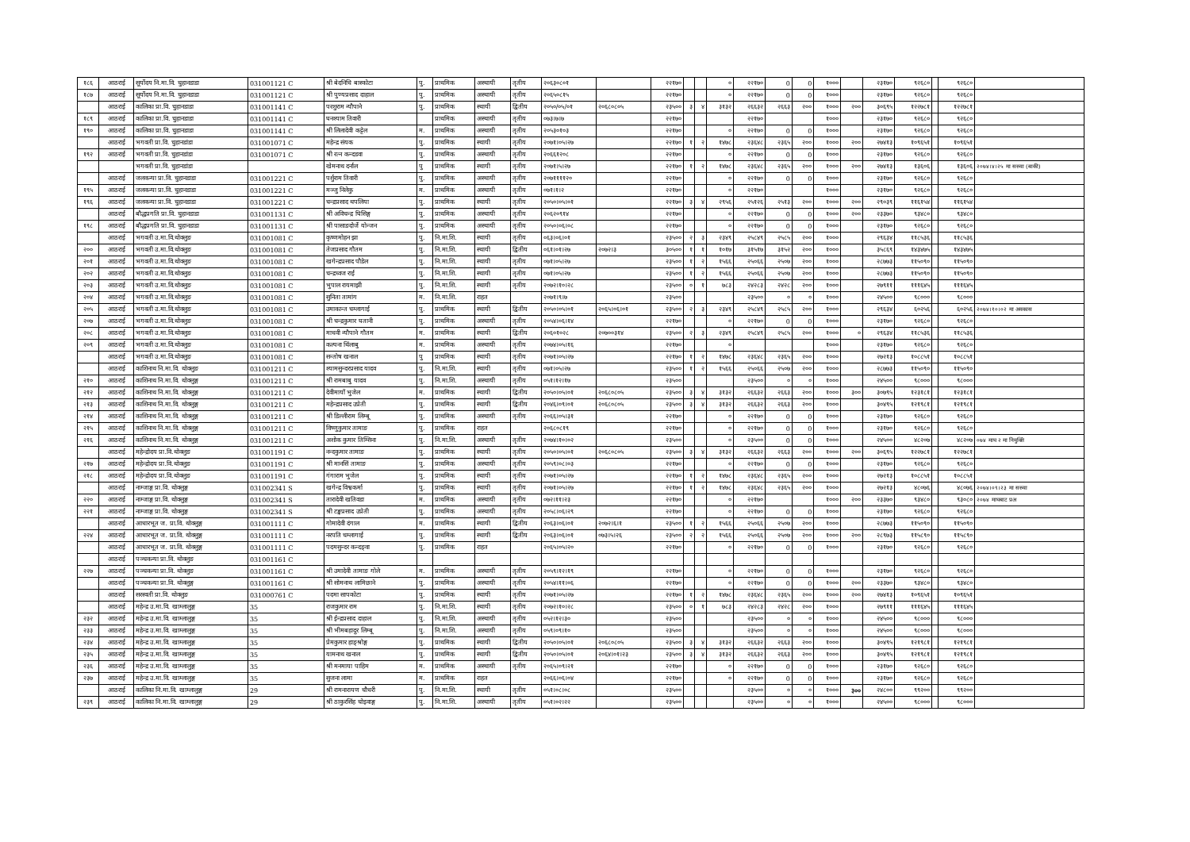| १८६ | आठराई | सूर्योदय नि.मा.वि. चुहानडाडा | 031001121 C | श्री बेदनिधि बास्कोटा | पु. | प्राथमिक | अस्थायी | तृतीय | २०६३०८०१ | | २२१७० | | | ० | २२१७० | 0 | 0 | १००० | | २३१७० | ९२६८० | | ९२६८० | |
| १८७ | आठराई | सूर्योदय नि.मा.वि. चुहानडाडा | 031001121 C | श्री पुण्यप्रसाद दाहाल | पु. | प्राथमिक | अस्थायी | तृतीय | २०६५०८१५ | | २२१७० | | | ० | २२१७० | 0 | 0 | १००० | | २३१७० | ९२६८० | | ९२६८० | |
| | आठराई | कालिका प्रा.वि. चुहानडाडा | 031001141 C | परशुराम न्यौपाने | पु. | प्राथमिक | स्थायी | द्वितीय | २०५०/०५/०१ | २०६८०८०५ | २३५०० | ३ | ४ | ३१३२ | २६६३२ | २६६३ | २०० | १००० | २०० | ३०६९५ | १२२७८१ | | १२२७८१ | |
| १८९ | आठराई | कालिका प्रा.वि. चुहानडाडा | 031001141 C | घनश्याम तिवारी | | प्राथमिक | अस्थायी | तृतीय | ०७३।७।७ | | २२१७० | | | | २२१७० | | | १००० | | २३१७० | ९२६८० | | ९२६८० | |
| १९० | आठराई | कालिका प्रा.वि. चुहानडाडा | 031001141 C | श्री लिलादेवी कट्टेल | म. | प्राथमिक | अस्थायी | तृतीय | २०५३०१०३ | | २२१७० | | | ० | २२१७० | 0 | 0 | १००० | | २३१७० | ९२६८० | | ९२६८० | |
| | आठराई | भगवती प्रा.वि. चुहानडांडा | 031001071 C | महेन्द्र संयक | पु. | प्राथमिक | स्थायी | तृतीय | २०७१।०५।२७ | | २२१७० | १ | २ | १४७८ | २३६४८ | २३६५ | २०० | १००० | २०० | २७४१३ | १०९६५१ | | १०९६५१ | |
| १९२ | आठराई | भगवती प्रा.वि. चुहानडांडा | 031001071 C | श्री रत्न कन्दडवा | पु. | प्राथमिक | अस्थायी | तृतीय | २०६६१२०८ | | २२१७० | | | ० | २२१७० | 0 | 0 | १००० | | २३१७० | ९२६८० | | ९२६८० | |
| | | भगवती प्रा.वि. चुहानडांडा | | खेमनाथ दर्नाल | पु | प्राथमिक | स्थायी | तृतीय | २०७१।५।२७ | | २२१७० | १ | २ | १४७८ | २३६४८ | २३६५ | २०० | १००० | २०० | २७४१३ | १३६०६ | | १३६०६ | २०७४।४।२५ मा सरुवा (बाकी) |
| | आठराई | जलकन्या प्रा.वि. चुहानडाडा | 031001221 C | पर्शुराम तिवारी | पु. | प्राथमिक | अस्थायी | तृतीय | २०७११११२० | | २२१७० | | | ० | २२१७० | 0 | 0 | १००० | | २३१७० | ९२६८० | | ९२६८० | |
| १९५ | आठराई | जलकन्या प्रा.वि. चुहानडाडा | 031001221 C | मञ्जु निलेकु | म. | प्राथमिक | अस्थायी | तृतीय | ०७१।१।२ | | २२१७० | | | ० | २२१७० | | | १००० | | २३१७० | ९२६८० | | ९२६८० | |
| १९६ | आठराई | जलकन्या प्रा.वि. चुहानडाडा | 031001221 C | चन्द्रप्रसाद थपलिया | पु. | प्राथमिक | स्थायी | तृतीय | २०५०।०५।०१ | | २२१७० | ३ | ४ | २९५६ | २५१२६ | २५१३ | २०० | १००० | २०० | २९०३९ | ११६१५४ | | ११६१५४ | |
| | आठराई | बौद्धप्रगति प्रा.वि. चुहानडाडा | 031001131 C | श्री अविचन्द्र घिसिङ्ग | पु. | प्राथमिक | अस्थायी | तृतीय | २०६२०९१४ | | २२१७० | | | ० | २२१७० | 0 | 0 | १००० | २०० | २३३७० | ९३४८० | | ९३४८० | |
| १९८ | आठराई | बौद्धप्रगति प्रा.वि. चुहानडाडा | 031001131 C | श्री पासाङदोर्जे योन्जन | पु. | प्राथमिक | अस्थायी | तृतीय | २०५०।०६।०८ | | २२१७० | | | ० | २२१७० | 0 | 0 | १००० | | २३१७० | ९२६८० | | ९२६८० | |
| | आठराई | भगवती उ.मा.वि.थोक्लुङ | 031001081 C | कृष्णमोहन झा | पु. | नि.मा.शि. | स्थायी | तृतीय | ०६३।०६।०१ | | २३५०० | २ | ३ | २३४९ | २५८४९ | २५८५ | २०० | १००० | | २९६३४ | ११८५३६ | | ११८५३६ | |
| २०० | आठराई | भगवती उ.मा.वि.थोक्लुङ | 031001081 C | तेजप्रसाद गौतम | पु. | नि.मा.शि. | स्थायी | द्वितीय | ०६१।०१।२७ | २०७२।३ | ३०५०० | १ | १ | १०१७ | ३१५१७ | ३१५२ | २०० | १००० | | ३५८६९ | १४३४७५ | | १४३४७५ | |
| २०१ | आठराई | भगवती उ.मा.वि.थोक्लुङ | 031001081 C | खगेन्द्रप्रसाद पौडेल | पु. | नि.मा.शि. | स्थायी | तृतीय | ०७१।०५।२७ | | २३५०० | १ | २ | १५६६ | २५०६६ | २५०७ | २०० | १००० | | २८७७३ | ११५०९० | | ११५०९० | |
| २०२ | आठराई | भगवती उ.मा.वि.थोक्लुङ | 031001081 C | चन्द्रध्वज राई | पु. | नि.मा.शि. | स्थायी | तृतीय | ०७१।०५।२७ | | २३५०० | १ | २ | १५६६ | २५०६६ | २५०७ | २०० | १००० | | २८७७३ | ११५०९० | | ११५०९० | |
| २०३ | आठराई | भगवती उ.मा.वि.थोक्लुङ | 031001081 C | भुपाल रायमाझी | पु. | नि.मा.शि. | स्थायी | तृतीय | २०७२।१०।२८ | | २३५०० | ० | १ | ७८३ | २४२८३ | २४२८ | २०० | १००० | | २७९११ | १११६४५ | | १११६४५ | |
| २०४ | आठराई | भगवती उ.मा.वि.थोक्लुङ | 031001081 C | सुनिता तामांग | म. | नि.मा.शि. | राहत | | २०७१।९।७ | | २३५०० | | | | २३५०० | ० | ० | १००० | | २४५०० | ९८००० | | ९८००० | |
| २०५ | आठराई | भगवती उ.मा.वि.थोक्लुङ | 031001081 C | उमाकान्त चम्लागाई | पु. | प्राथमिक | स्थायी | द्वितीय | २०५०।०५।०१ | २०६५।०६।०१ | २३५०० | २ | ३ | २३४९ | २५८४९ | २५८५ | २०० | १००० | | २९६३४ | ६०२५६ | | ६०२५६ | २०७४।१०।०२ मा अवकास |
| २०७ | आठराई | भगवती उ.मा.वि.थोक्लुङ | 031001081 C | श्री चन्द्रकुमार घतानी | पु. | प्राथमिक | अस्थायी | तृतीय | २०५४।०६।१४ | | २२१७० | | | ० | २२१७० | 0 | 0 | १००० | | २३१७० | ९२६८० | | ९२६८० | |
| २०८ | आठराई | भगवती उ.मा.वि.थोक्लुङ | 031001081 C | माधवी न्यौपाने गौतम | म. | प्राथमिक | स्थायी | द्वितीय | २०६०१०२८ | २०७००३१४ | २३५०० | २ | ३ | २३४९ | २५८४९ | २५८५ | २०० | १००० | ० | २९६३४ | ११८५३६ | | ११८५३६ | |
| २०९ | आठराई | भगवती उ.मा.वि.थोक्लुङ | 031001081 C | कल्पना थिंलाबु | म. | प्राथमिक | अस्थायी | तृतीय | २०७४।०५।१६ | | २२१७० | | | ० | | | | १००० | | २३१७० | ९२६८० | | ९२६८० | |
| | आठराई | भगवती उ.मा.वि.थोक्लुङ | 031001081 C | सन्तोष खनाल | पु | प्राथमिक | स्थायी | तृतीय | २०७१।०५।२७ | | २२१७० | १ | २ | १४७८ | २३६४८ | २३६५ | २०० | १००० | | २७२१३ | १०८८५१ | | १०८८५१ | |
| | आठराई | काशिनाथ नि.मा.वि. थोक्लुङ | 031001211 C | श्यामसुन्दरप्रसाद यादव | पु. | नि.मा.शि. | स्थायी | तृतीय | ०७१।०५।२७ | | २३५०० | १ | २ | १५६६ | २५०६६ | २५०७ | २०० | १००० | | २८७७३ | ११५०९० | | ११५०९० | |
| २१० | आठराई | काशिनाथ नि.मा.वि. थोक्लुङ्ग | 031001211 C | श्री रामबाबु यादव | पु. | नि.मा.शि. | अस्थायी | तृतीय | ०५१।१२।१७ | | २३५०० | | | | २३५०० | ० | ० | १००० | | २४५०० | ९८००० | | ९८००० | |
| २१२ | आठराई | काशिनाथ नि.मा.वि. थोक्लुङ्ग | 031001211 C | देवीमायाँ भुजेल | म. | प्राथमिक | स्थायी | द्वितीय | २०५०।०५।०१ | २०६८०८०५ | २३५०० | ३ | ४ | ३१३२ | २६६३२ | २६६३ | २०० | १००० | ३०० | ३०७९५ | १२३१८१ | | १२३१८१ | |
| २१३ | आठराई | काशिनाथ नि.मा.वि. थोक्लुङ्ग | 031001211 C | महेन्द्रप्रसाद उप्रेती | पु. | प्राथमिक | स्थायी | द्वितीय | २०४६।०९।०१ | २०६८०८०५ | २३५०० | ३ | ४ | ३१३२ | २६६३२ | २६६३ | २०० | १००० | | ३०४९५ | १२१९८१ | | १२१९८१ | |
| २१४ | आठराई | काशिनाथ नि.मा.वि. थोक्लुङ्ग | 031001211 C | श्री डिल्लीराम लिम्बू | पु. | प्राथमिक | अस्थायी | तृतीय | २०६६।०५।३१ | | २२१७० | | | ० | २२१७० | 0 | 0 | १००० | | २३१७० | ९२६८० | | ९२६८० | |
| २१५ | आठराई | काशिनाथ नि.मा.वि. थोक्लुङ्ग | 031001211 C | विष्णुकुमार तामाङ | पु. | प्राथमिक | राहत | | २०६८०८१९ | | २२१७० | | | ० | २२१७० | 0 | 0 | १००० | | २३१७० | ९२६८० | | ९२६८० | |
| २१६ | आठराई | काशिनाथ नि.मा.वि. थोक्लुङ्ग | 031001211 C | अशोक कुमार तिम्सिना | पु. | नि.मा.शि. | अस्थायी | तृतीय | २०७४।१०।०२ | | २३५०० | | | ० | २३५०० | 0 | 0 | १००० | | २४५०० | ४८२०७ | | ४८२०७ | ०७४ माघ २ मा नियुक्ति |
| | आठराई | महेन्द्रोदय प्रा.वि.थोक्लुङ | 031001191 C | नन्दकुमार तामाङ | पु. | प्राथमिक | स्थायी | तृतीय | २०५०।०५।०१ | २०६८०८०५ | २३५०० | ३ | ४ | ३१३२ | २६६३२ | २६६३ | २०० | १००० | २०० | ३०६९५ | १२२७८१ | | १२२७८१ | |
| २१७ | आठराई | महेन्द्रोदय प्रा.वि.थोक्लुङ | 031001191 C | श्री मानसिं तामाङ | पु. | प्राथमिक | अस्थायी | तृतीय | २०५९।०८।०३ | | २२१७० | | | ० | २२१७० | 0 | 0 | १००० | | २३१७० | ९२६८० | | ९२६८० | |
| २१८ | आठराई | महेन्द्रोदय प्रा.वि.थोक्लुङ | 031001191 C | गंगाराम भुजेल | पु. | प्राथमिक | स्थायी | तृतीय | २०७१।०५।२७ | | २२१७० | १ | २ | १४७८ | २३६४८ | २३६५ | २०० | १००० | | २७२१३ | १०८८५१ | | १०८८५१ | |
| | आठराई | नाम्जाङ्ग प्रा.वि. थोक्लुङ्ग | 031002341 S | खगेन्द्र विश्वकर्मा | पु. | प्राथमिक | स्थायी | तृतीय | २०७१।०५।२७ | | २२१७० | १ | २ | १४७८ | २३६४८ | २३६५ | २०० | १००० | | २७२१३ | ४८०७६ | | ४८०७६ | २०७४।०९।२३ मा सरुवा |
| २२० | आठराई | नाम्जाङ्ग प्रा.वि. थोक्लुङ्ग | 031002341 S | तारादेवी खतिवडा | म. | प्राथमिक | अस्थायी | तृतीय | ०७२।११।२३ | | २२१७० | | | ० | २२१७० | | | १००० | २०० | २३३७० | ९३४८० | | ९३०८० | २०७४ माघबाट प्रअ |
| २२१ | आठराई | नाम्जाङ्ग प्रा.वि. थोक्लुङ्ग | 031002341 S | श्री टङ्कप्रसाद उप्रेती | पु. | प्राथमिक | अस्थायी | तृतीय | २०५८।०६।२९ | | २२१७० | | | ० | २२१७० | 0 | 0 | १००० | | २३१७० | ९२६८० | | ९२६८० | |
| | आठराई | आधारभूत ज. प्रा.वि. थोक्लुङ्ग | 031001111 C | गोमादेवी दंगाल | म. | प्राथमिक | स्थायी | द्वितीय | २०६३।०६।०१ | २०७२।६।१ | २३५०० | १ | २ | १५६६ | २५०६६ | २५०७ | २०० | १००० | | २८७७३ | ११५०९० | | ११५०९० | |
| २२४ | आठराई | आधारभूत ज. प्रा.वि. थोक्लुङ्ग | 031001111 C | नरपति चम्लागाई | पु. | प्राथमिक | स्थायी | द्वितीय | २०६३।०६।०१ | ०७३।५।२६ | २३५०० | २ | २ | १५६६ | २५०६६ | २५०७ | २०० | १००० | २०० | २८९७३ | ११५८९० | | ११५८९० | |
| | आठराई | आधारभूत ज. प्रा.वि. थोक्लुङ्ग | 031001111 C | पदमसुन्दर कन्दङ्वा | पु. | प्राथमिक | राहत | | २०६५।०५।२० | | २२१७० | | | ० | २२१७० | 0 | 0 | १००० | | २३१७० | ९२६८० | | ९२६८० | |
| | आठराई | पञ्चकन्या प्रा.वि. थोक्लुङ | 031001161 C | | | | | | | | | | | | | | | | | | | | | |
| २२७ | आठराई | पञ्चकन्या प्रा.वि. थोक्लुङ | 031001161 C | श्री उमादेवी तामाङ गोले | म. | प्राथमिक | अस्थायी | तृतीय | २०५९।१२।१९ | | २२१७० | | | ० | २२१७० | 0 | 0 | १००० | | २३१७० | ९२६८० | | ९२६८० | |
| | आठराई | पञ्चकन्या प्रा.वि. थोक्लुङ्ग | 031001161 C | श्री सोमनाथ लामिछाने | पु. | प्राथमिक | अस्थायी | तृतीय | २०५४।११।०६ | | २२१७० | | | ० | २२१७० | 0 | 0 | १००० | २०० | २३३७० | ९३४८० | | ९३४८० | |
| | आठराई | सरस्वती प्रा.वि. थोक्लुङ | 031000761 C | पदमा सापकोटा | पु. | प्राथमिक | स्थायी | तृतीय | २०७१।०५।२७ | | २२१७० | १ | २ | १४७८ | २३६४८ | २३६५ | २०० | १००० | २०० | २७४१३ | १०९६५१ | | १०९६५१ | |
| | आठराई | महेन्द्र उ.मा.वि. खाम्लालुङ्ग | 35 | राजकुमार राम | पु. | नि.मा.शि. | स्थायी | तृतीय | २०७२।१०।२८ | | २३५०० | ० | १ | ७८३ | २४२८३ | २४२८ | २०० | १००० | | २७९११ | १११६४५ | | १११६४५ | |
| २३२ | आठराई | महेन्द्र उ.मा.वि. खाम्लालुङ्ग | 35 | श्री ईन्द्रप्रसाद दाहाल | पु. | नि.मा.शि. | अस्थायी | तृतीय | ०५२।१२।३० | | २३५०० | | | | २३५०० | ० | ० | १००० | | २४५०० | ९८००० | | ९८००० | |
| २३३ | आठराई | महेन्द्र उ.मा.वि. खाम्लालुङ्ग | 35 | श्री भीमबहादुर लिम्बू | पु. | नि.मा.शि. | अस्थायी | तृतीय | ०५९।०९।१० | | २३५०० | | | | २३५०० | ० | ० | १००० | | २४५०० | ९८००० | | ९८००० | |
| २३४ | आठराई | महेन्द्र उ.मा.वि. खाम्लालुङ्ग | 35 | प्रेमकुमार हाङ्श्रोङ्ग | पु. | प्राथमिक | स्थायी | द्वितीय | २०५०।०५।०१ | २०६८०८०५ | २३५०० | ३ | ४ | ३१३२ | २६६३२ | २६६३ | २०० | १००० | | ३०४९५ | १२१९८१ | | १२१९८१ | |
| २३५ | आठराई | महेन्द्र उ.मा.वि. खाम्लालुङ्ग | 35 | यामनाथ खनाल | पु. | प्राथमिक | स्थायी | द्वितीय | २०५०।०५।०१ | २०६४।०१।२३ | २३५०० | ३ | ४ | ३१३२ | २६६३२ | २६६३ | २०० | १००० | | ३०४९५ | १२१९८१ | | १२१९८१ | |
| २३६ | आठराई | महेन्द्र उ.मा.वि. खाम्लालुङ्ग | 35 | श्री मनमाया पाहिम | म. | प्राथमिक | अस्थायी | तृतीय | २०६५।०९।२१ | | २२१७० | | | ० | २२१७० | 0 | 0 | १००० | | २३१७० | ९२६८० | | ९२६८० | |
| २३७ | आठराई | महेन्द्र उ.मा.वि. खाम्लालुङ्ग | 35 | सुजना लामा | म. | प्राथमिक | राहत | | २०६६।०६।०४ | | २२१७० | | | ० | २२१७० | 0 | 0 | १००० | | २३१७० | ९२६८० | | ९२६८० | |
| | आठराई | कालिका नि.मा.वि. खाम्लालुङ्ग | 29 | श्री रामनारायण चौधरी | पु. | नि.मा.शि. | स्थायी | तृतीय | ०५१।०८।०८ | | २३५०० | | | | २३५०० | ० | ० | १००० | ३०० | २४८०० | ९९२०० | | ९९२०० | |
| २३९ | आठराई | कालिका नि.मा.वि. खाम्लालुङ्ग | 29 | श्री ठाकुरसिंह चोइवाङ्ग | पु. | नि.मा.शि. | अस्थायी | तृतीय | ०५१।०२।२२ | | २३५०० | | | | २३५०० | ० | ० | १००० | | २४५०० | ९८००० | | ९८००० | |